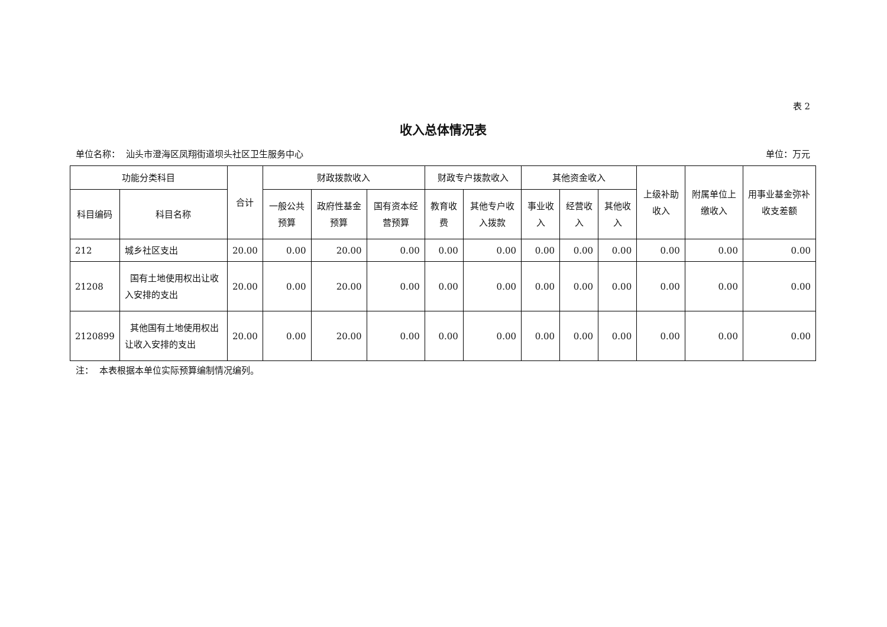表 2
收入总体情况表
单位名称： 汕头市澄海区凤翔街道坝头社区卫生服务中心 单位：万元
| 功能分类科目 | | 合计 | 财政拨款收入 | | | 财政专户拨款收入 | | 其他资金收入 | | | 上级补助收入 | 附属单位上缴收入 | 用事业基金弥补收支差额 |
| --- | --- | --- | --- | --- | --- | --- | --- | --- | --- | --- | --- | --- | --- |
| 科目编码 | 科目名称 | | 一般公共预算 | 政府性基金预算 | 国有资本经营预算 | 教育收费 | 其他专户收入拨款 | 事业收入 | 经营收入 | 其他收入 | | | |
| 212 | 城乡社区支出 | 20.00 | 0.00 | 20.00 | 0.00 | 0.00 | 0.00 | 0.00 | 0.00 | 0.00 | 0.00 | 0.00 | 0.00 |
| 21208 | 国有土地使用权出让收入安排的支出 | 20.00 | 0.00 | 20.00 | 0.00 | 0.00 | 0.00 | 0.00 | 0.00 | 0.00 | 0.00 | 0.00 | 0.00 |
| 2120899 | 其他国有土地使用权出让收入安排的支出 | 20.00 | 0.00 | 20.00 | 0.00 | 0.00 | 0.00 | 0.00 | 0.00 | 0.00 | 0.00 | 0.00 | 0.00 |
注： 本表根据本单位实际预算编制情况编列。